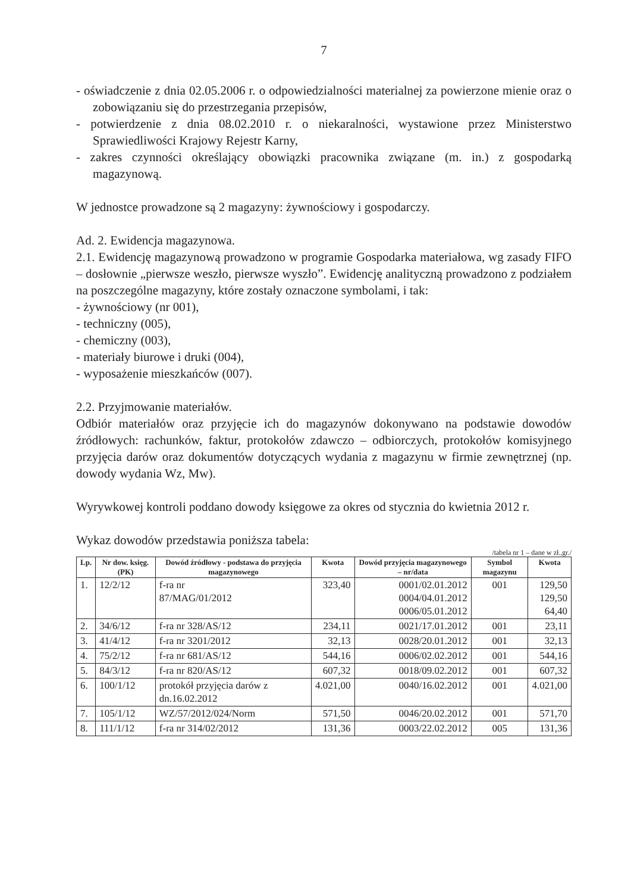7
- oświadczenie z dnia 02.05.2006 r. o odpowiedzialności materialnej za powierzone mienie oraz o zobowiązaniu się do przestrzegania przepisów,
- potwierdzenie z dnia 08.02.2010 r. o niekaralności, wystawione przez Ministerstwo Sprawiedliwości Krajowy Rejestr Karny,
- zakres czynności określający obowiązki pracownika związane (m. in.) z gospodarką magazynową.
W jednostce prowadzone są 2 magazyny: żywnościowy i gospodarczy.
Ad. 2. Ewidencja magazynowa.
2.1. Ewidencję magazynową prowadzono w programie Gospodarka materiałowa, wg zasady FIFO – dosłownie „pierwsze weszło, pierwsze wyszło”. Ewidencję analityczną prowadzono z podziałem na poszczególne magazyny, które zostały oznaczone symbolami, i tak:
- żywnościowy (nr 001),
- techniczny (005),
- chemiczny (003),
- materiały biurowe i druki (004),
- wyposażenie mieszkańców (007).
2.2. Przyjmowanie materiałów.
Odbiór materiałów oraz przyjęcie ich do magazynów dokonywano na podstawie dowodów źródłowych: rachunków, faktur, protokołów zdawczo – odbiorczych, protokołów komisyjnego przyjęcia darów oraz dokumentów dotyczących wydania z magazynu w firmie zewnętrznej (np. dowody wydania Wz, Mw).
Wyrywkowej kontroli poddano dowody księgowe za okres od stycznia do kwietnia 2012 r.
Wykaz dowodów przedstawia poniższa tabela:
/tabela nr 1 – dane w zł.,gr./
| Lp. | Nr dow. księg. (PK) | Dowód źródłowy - podstawa do przyjęcia magazynowego | Kwota | Dowód przyjęcia magazynowego – nr/data | Symbol magazynu | Kwota |
| --- | --- | --- | --- | --- | --- | --- |
| 1. | 12/2/12 | f-ra nr 87/MAG/01/2012 | 323,40 | 0001/02.01.2012 0004/04.01.2012 0006/05.01.2012 | 001 | 129,50 129,50 64,40 |
| 2. | 34/6/12 | f-ra nr 328/AS/12 | 234,11 | 0021/17.01.2012 | 001 | 23,11 |
| 3. | 41/4/12 | f-ra nr 3201/2012 | 32,13 | 0028/20.01.2012 | 001 | 32,13 |
| 4. | 75/2/12 | f-ra nr 681/AS/12 | 544,16 | 0006/02.02.2012 | 001 | 544,16 |
| 5. | 84/3/12 | f-ra nr 820/AS/12 | 607,32 | 0018/09.02.2012 | 001 | 607,32 |
| 6. | 100/1/12 | protokół przyjęcia darów z dn.16.02.2012 | 4.021,00 | 0040/16.02.2012 | 001 | 4.021,00 |
| 7. | 105/1/12 | WZ/57/2012/024/Norm | 571,50 | 0046/20.02.2012 | 001 | 571,70 |
| 8. | 111/1/12 | f-ra nr 314/02/2012 | 131,36 | 0003/22.02.2012 | 005 | 131,36 |